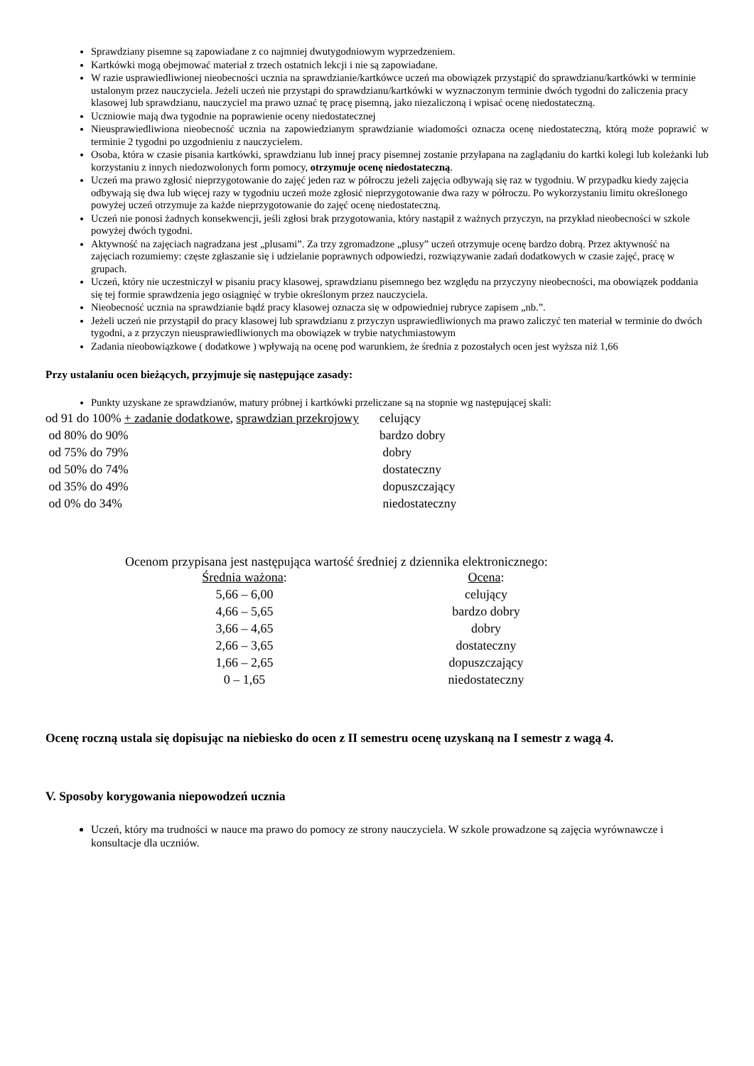Sprawdziany pisemne są zapowiadane z co najmniej dwutygodniowym wyprzedzeniem.
Kartkówki mogą obejmować materiał z trzech ostatnich lekcji i nie są zapowiadane.
W razie usprawiedliwionej nieobecności ucznia na sprawdzianie/kartkówce uczeń ma obowiązek przystąpić do sprawdzianu/kartkówki w terminie ustalonym przez nauczyciela. Jeżeli uczeń nie przystąpi do sprawdzianu/kartkówki w wyznaczonym terminie dwóch tygodni do zaliczenia pracy klasowej lub sprawdzianu, nauczyciel ma prawo uznać tę pracę pisemną, jako niezaliczoną i wpisać ocenę niedostateczną.
Uczniowie mają dwa tygodnie na poprawienie oceny niedostatecznej
Nieusprawiedliwiona nieobecność ucznia na zapowiedzianym sprawdzianie wiadomości oznacza ocenę niedostateczną, którą może poprawić w terminie 2 tygodni po uzgodnieniu z nauczycielem.
Osoba, która w czasie pisania kartkówki, sprawdzianu lub innej pracy pisemnej zostanie przyłapana na zaglądaniu do kartki kolegi lub koleżanki lub korzystaniu z innych niedozwolonych form pomocy, otrzymuje ocenę niedostateczną.
Uczeń ma prawo zgłosić nieprzygotowanie do zajęć jeden raz w półroczu jeżeli zajęcia odbywają się raz w tygodniu. W przypadku kiedy zajęcia odbywają się dwa lub więcej razy w tygodniu uczeń może zgłosić nieprzygotowanie dwa razy w półroczu. Po wykorzystaniu limitu określonego powyżej uczeń otrzymuje za każde nieprzygotowanie do zajęć ocenę niedostateczną.
Uczeń nie ponosi żadnych konsekwencji, jeśli zgłosi brak przygotowania, który nastąpił z ważnych przyczyn, na przykład nieobecności w szkole powyżej dwóch tygodni.
Aktywność na zajęciach nagradzana jest „plusami”. Za trzy zgromadzone „plusy” uczeń otrzymuje ocenę bardzo dobrą. Przez aktywność na zajęciach rozumiemy: częste zgłaszanie się i udzielanie poprawnych odpowiedzi, rozwiązywanie zadań dodatkowych w czasie zajęć, pracę w grupach.
Uczeń, który nie uczestniczył w pisaniu pracy klasowej, sprawdzianu pisemnego bez względu na przyczyny nieobecności, ma obowiązek poddania się tej formie sprawdzenia jego osiągnięć w trybie określonym przez nauczyciela.
Nieobecność ucznia na sprawdzianie bądź pracy klasowej oznacza się w odpowiedniej rubryce zapisem „nb.”.
Jeżeli uczeń nie przystąpił do pracy klasowej lub sprawdzianu z przyczyn usprawiedliwionych ma prawo zaliczyć ten materiał w terminie do dwóch tygodni, a z przyczyn nieusprawiedliwionych ma obowiązek w trybie natychmiastowym
Zadania nieobowiązkowe ( dodatkowe ) wpływają na ocenę pod warunkiem, że średnia z pozostałych ocen jest wyższa niż 1,66
Przy ustalaniu ocen bieżących, przyjmuje się następujące zasady:
Punkty uzyskane ze sprawdzianów, matury próbnej i kartkówki przeliczane są na stopnie wg następującej skali:
| od 91 do 100% + zadanie dodatkowe , sprawdzian przekrojowy | celujący |
| od 80% do 90% | bardzo dobry |
| od 75% do 79% | dobry |
| od 50% do 74% | dostateczny |
| od 35% do 49% | dopuszczający |
| od 0% do 34% | niedostateczny |
Ocenom przypisana jest następująca wartość średniej z dziennika elektronicznego:
| Średnia ważona : | Ocena : |
| --- | --- |
| 5,66 – 6,00 | celujący |
| 4,66 – 5,65 | bardzo dobry |
| 3,66 – 4,65 | dobry |
| 2,66 – 3,65 | dostateczny |
| 1,66 – 2,65 | dopuszczający |
| 0 – 1,65 | niedostateczny |
Ocenę roczną ustala się dopisując na niebiesko do ocen z II semestru ocenę uzyskaną na I semestr z wagą 4.
V. Sposoby korygowania niepowodzeń ucznia
Uczeń, który ma trudności w nauce ma prawo do pomocy ze strony nauczyciela. W szkole prowadzone są zajęcia wyrównawcze i konsultacje dla uczniów.